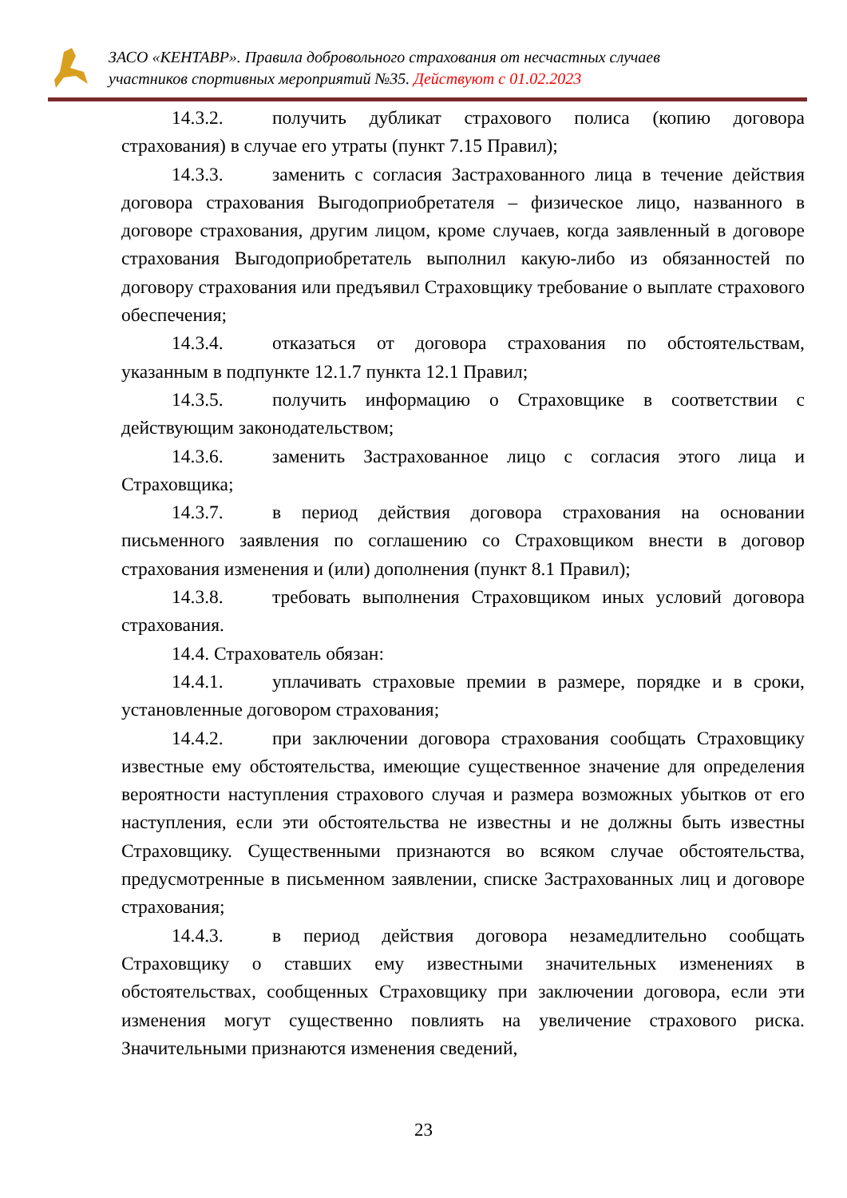ЗАСО «КЕНТАВР». Правила добровольного страхования от несчастных случаев
участников спортивных мероприятий №35. Действуют с 01.02.2023
14.3.2. получить дубликат страхового полиса (копию договора страхования) в случае его утраты (пункт 7.15 Правил);
14.3.3. заменить с согласия Застрахованного лица в течение действия договора страхования Выгодоприобретателя – физическое лицо, названного в договоре страхования, другим лицом, кроме случаев, когда заявленный в договоре страхования Выгодоприобретатель выполнил какую-либо из обязанностей по договору страхования или предъявил Страховщику требование о выплате страхового обеспечения;
14.3.4. отказаться от договора страхования по обстоятельствам, указанным в подпункте 12.1.7 пункта 12.1 Правил;
14.3.5. получить информацию о Страховщике в соответствии с действующим законодательством;
14.3.6. заменить Застрахованное лицо с согласия этого лица и Страховщика;
14.3.7. в период действия договора страхования на основании письменного заявления по соглашению со Страховщиком внести в договор страхования изменения и (или) дополнения (пункт 8.1 Правил);
14.3.8. требовать выполнения Страховщиком иных условий договора страхования.
14.4. Страхователь обязан:
14.4.1. уплачивать страховые премии в размере, порядке и в сроки, установленные договором страхования;
14.4.2. при заключении договора страхования сообщать Страховщику известные ему обстоятельства, имеющие существенное значение для определения вероятности наступления страхового случая и размера возможных убытков от его наступления, если эти обстоятельства не известны и не должны быть известны Страховщику. Существенными признаются во всяком случае обстоятельства, предусмотренные в письменном заявлении, списке Застрахованных лиц и договоре страхования;
14.4.3. в период действия договора незамедлительно сообщать Страховщику о ставших ему известными значительных изменениях в обстоятельствах, сообщенных Страховщику при заключении договора, если эти изменения могут существенно повлиять на увеличение страхового риска. Значительными признаются изменения сведений,
23